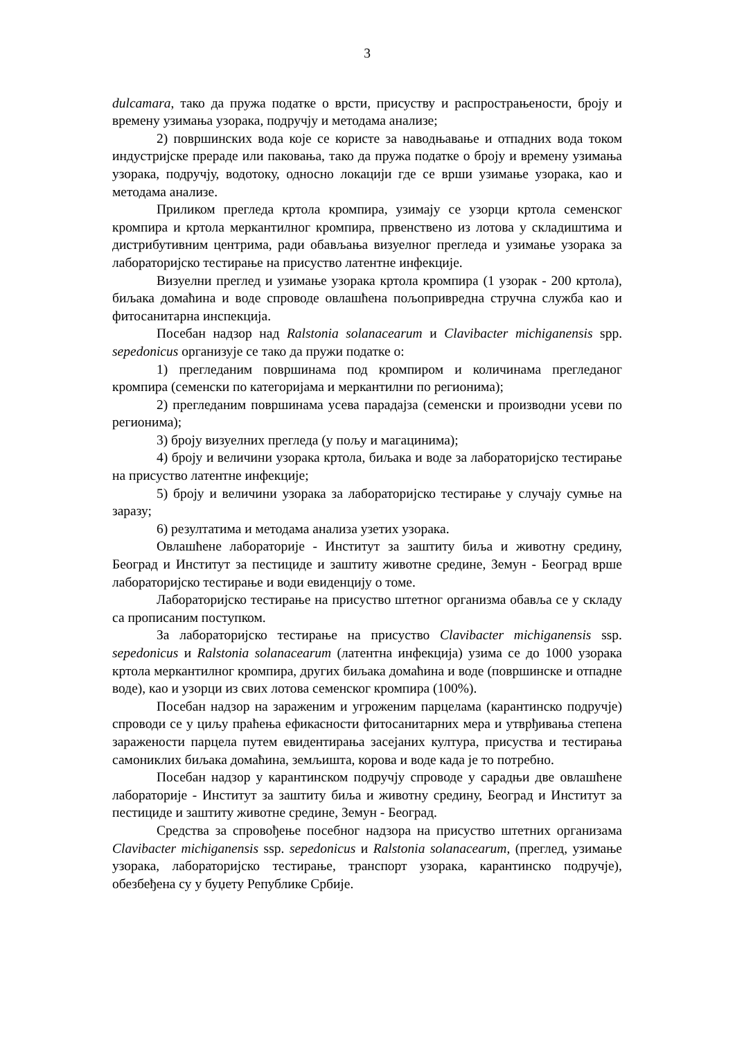3
dulcamara, тако да пружа податке о врсти, присуству и распрострањености, броју и времену узимања узорака, подручју и методама анализе;
2) површинских вода које се користе за наводњавање и отпадних вода током индустријске прераде или паковања, тако да пружа податке о броју и времену узимања узорака, подручју, водотоку, односно локацији где се врши узимање узорака, као и методама анализе.
Приликом прегледа кртола кромпира, узимају се узорци кртола семенског кромпира и кртола меркантилног кромпира, првенствено из лотова у складиштима и дистрибутивним центрима, ради обављања визуелног прегледа и узимање узорака за лабораторијско тестирање на присуство латентне инфекције.
Визуелни преглед и узимање узорака кртола кромпира (1 узорак - 200 кртола), биљака домаћина и воде спроводе овлашћена пољопривредна стручна служба као и фитосанитарна инспекција.
Посебан надзор над Ralstonia solanacearum и Clavibacter michiganensis spp. sepedonicus организује се тако да пружи податке о:
1) прегледаним површинама под кромпиром и количинама прегледаног кромпира (семенски по категоријама и меркантилни по регионима);
2) прегледаним површинама усева парадајза (семенски и производни усеви по регионима);
3) броју визуелних прегледа (у пољу и магацинима);
4) броју и величини узорака кртола, биљака и воде за лабораторијско тестирање на присуство латентне инфекције;
5) броју и величини узорака за лабораторијско тестирање у случају сумње на заразу;
6) резултатима и методама анализа узетих узорака.
Овлашћене лабораторије - Институт за заштиту биља и животну средину, Београд и Институт за пестициде и заштиту животне средине, Земун - Београд врше лабораторијско тестирање и води евиденцију о томе.
Лабораторијско тестирање на присуство штетног организма обавља се у складу са прописаним поступком.
За лабораторијско тестирање на присуство Clavibacter michiganensis ssp. sepedonicus и Ralstonia solanacearum (латентна инфекција) узима се до 1000 узорака кртола меркантилног кромпира, других биљака домаћина и воде (површинске и отпадне воде), као и узорци из свих лотова семенског кромпира (100%).
Посебан надзор на зараженим и угроженим парцелама (карантинско подручје) спроводи се у циљу праћења ефикасности фитосанитарних мера и утврђивања степена заражености парцела путем евидентирања засејаних култура, присуства и тестирања самониклих биљака домаћина, земљишта, корова и воде када је то потребно.
Посебан надзор у карантинском подручју спроводе у сарадњи две овлашћене лабораторије - Институт за заштиту биља и животну средину, Београд и Институт за пестициде и заштиту животне средине, Земун - Београд.
Средства за спровођење посебног надзора на присуство штетних организама Clavibacter michiganensis ssp. sepedonicus и Ralstonia solanacearum, (преглед, узимање узорака, лабораторијско тестирање, транспорт узорака, карантинско подручје), обезбеђена су у буџету Републике Србије.